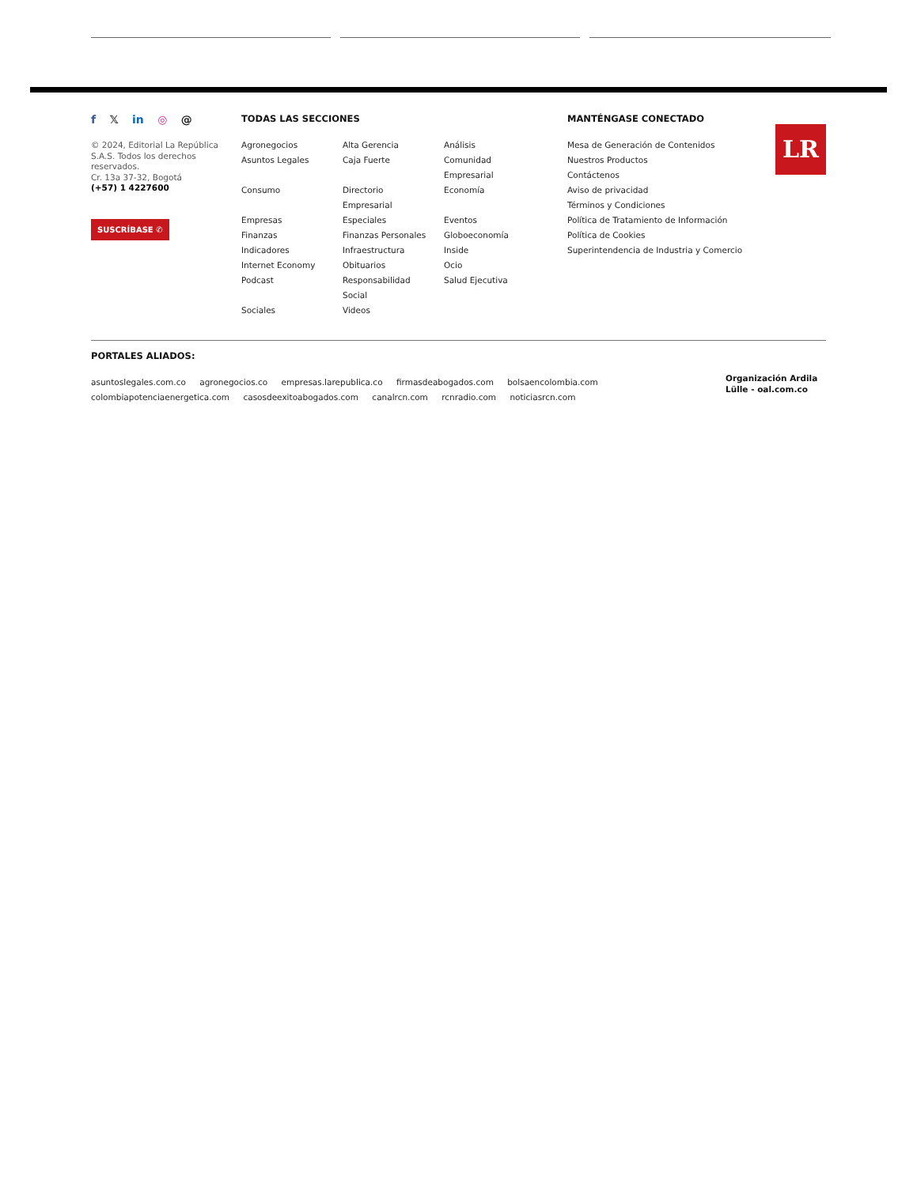f 𝕏 in ◎ @
© 2024, Editorial La República S.A.S. Todos los derechos reservados.
Cr. 13a 37-32, Bogotá
(+57) 1 4227600
SUSCRÍBASE ✆
TODAS LAS SECCIONES
Agronegocios
Alta Gerencia
Análisis
Asuntos Legales
Caja Fuerte
Comunidad
Empresarial
Consumo
Directorio
Empresarial
Economía
Empresas
Especiales
Eventos
Finanzas
Finanzas Personales
Globoeconomía
Indicadores
Infraestructura
Inside
Internet Economy
Obituarios
Ocio
Podcast
Responsabilidad
Social
Salud Ejecutiva
Sociales
Videos
MANTÉNGASE CONECTADO
Mesa de Generación de Contenidos
Nuestros Productos
Contáctenos
Aviso de privacidad
Términos y Condiciones
Política de Tratamiento de Información
Política de Cookies
Superintendencia de Industria y Comercio
LR
PORTALES ALIADOS:
asuntoslegales.com.co agronegocios.co empresas.larepublica.co firmasdeabogados.com bolsaencolombia.com
colombiapotenciaenergetica.com casosdeexitoabogados.com canalrcn.com rcnradio.com noticiasrcn.com
Organización Ardila Lülle - oal.com.co